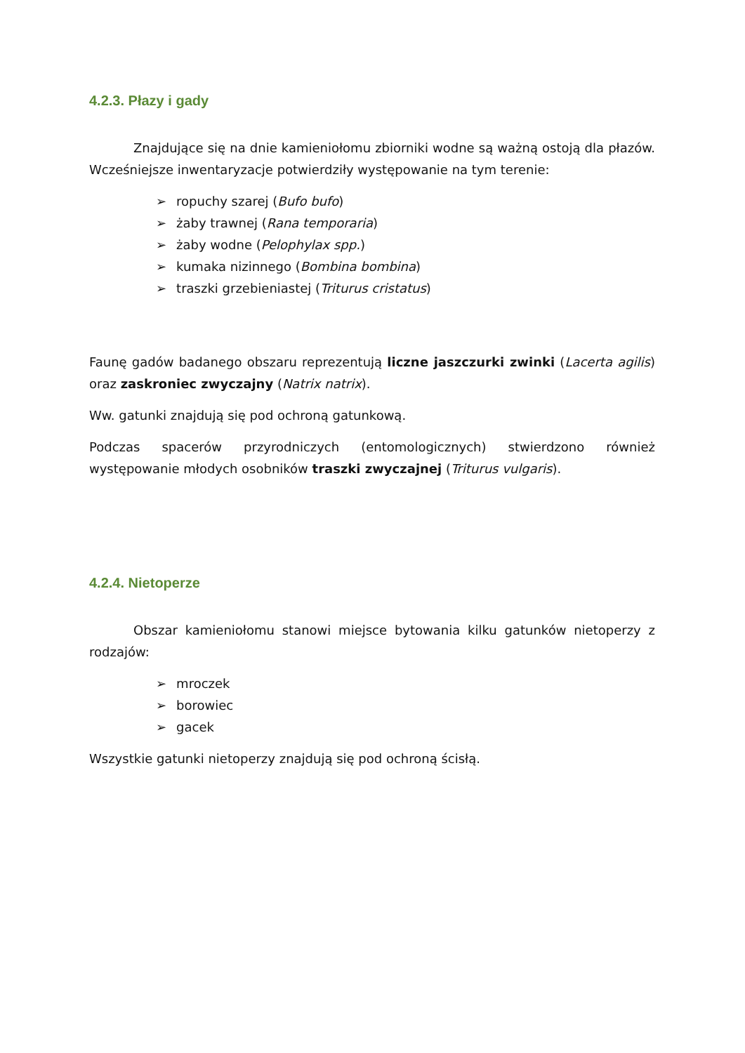4.2.3. Płazy i gady
Znajdujące się na dnie kamieniołomu zbiorniki wodne są ważną ostoją dla płazów. Wcześniejsze inwentaryzacje potwierdziły występowanie na tym terenie:
➢ ropuchy szarej (Bufo bufo)
➢ żaby trawnej (Rana temporaria)
➢ żaby wodne (Pelophylax spp.)
➢ kumaka nizinnego (Bombina bombina)
➢ traszki grzebieniastej (Triturus cristatus)
Faunę gadów badanego obszaru reprezentują liczne jaszczurki zwinki (Lacerta agilis) oraz zaskroniec zwyczajny (Natrix natrix).
Ww. gatunki znajdują się pod ochroną gatunkową.
Podczas spacerów przyrodniczych (entomologicznych) stwierdzono również występowanie młodych osobników traszki zwyczajnej (Triturus vulgaris).
4.2.4. Nietoperze
Obszar kamieniołomu stanowi miejsce bytowania kilku gatunków nietoperzy z rodzajów:
➢ mroczek
➢ borowiec
➢ gacek
Wszystkie gatunki nietoperzy znajdują się pod ochroną ścisłą.